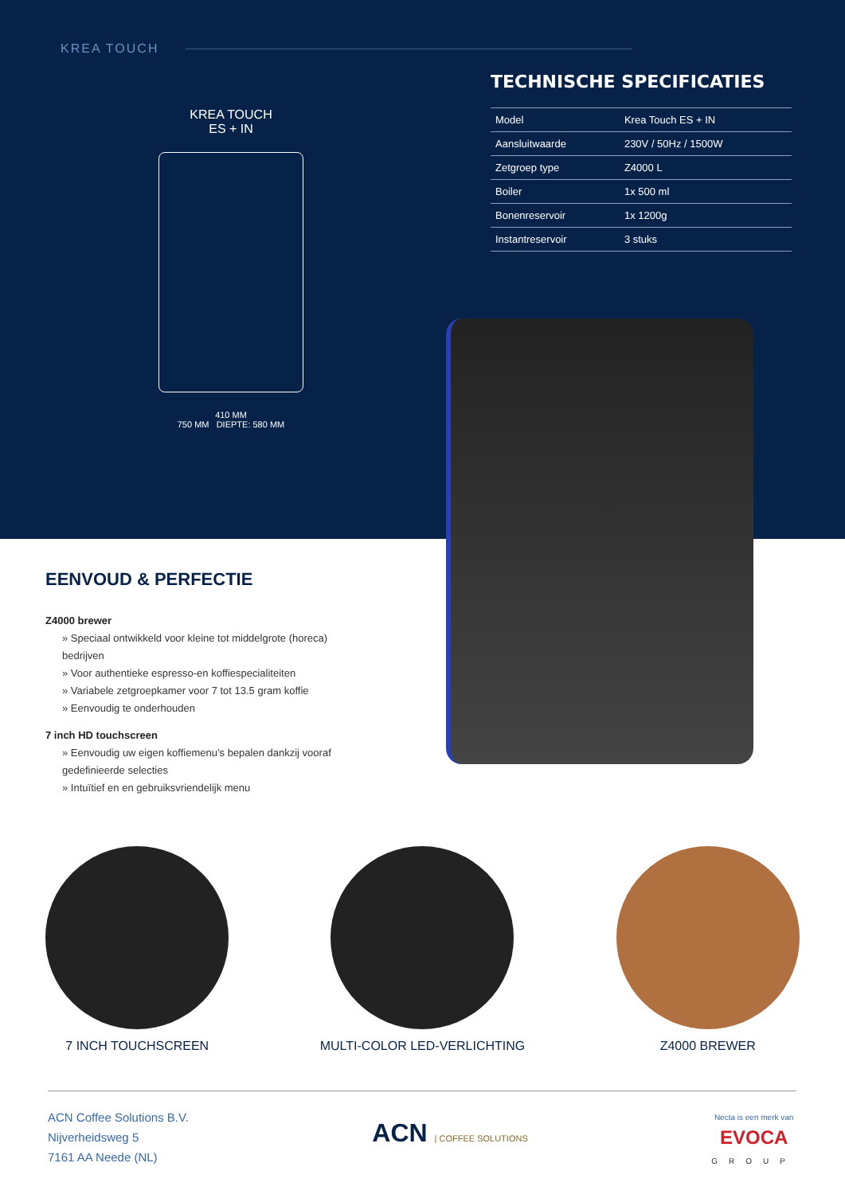KREA TOUCH
KREA TOUCH
ES + IN
410 MM
750 MM DIEPTE: 580 MM
TECHNISCHE SPECIFICATIES
| Model | Krea Touch ES + IN |
| Aansluitwaarde | 230V / 50Hz / 1500W |
| Zetgroep type | Z4000 L |
| Boiler | 1x 500 ml |
| Bonenreservoir | 1x 1200g |
| Instantreservoir | 3 stuks |
EENVOUD & PERFECTIE
Z4000 brewer
» Speciaal ontwikkeld voor kleine tot middelgrote (horeca) bedrijven
» Voor authentieke espresso-en koffiespecialiteiten
» Variabele zetgroepkamer voor 7 tot 13.5 gram koffie
» Eenvoudig te onderhouden
7 inch HD touchscreen
» Eenvoudig uw eigen koffiemenu’s bepalen dankzij vooraf gedefinieerde selecties
» Intuïtief en en gebruiksvriendelijk menu
7 INCH TOUCHSCREEN MULTI-COLOR LED-VERLICHTING Z4000 BREWER
ACN Coffee Solutions B.V.
Nijverheidsweg 5
7161 AA Neede (NL)
ACN | COFFEE SOLUTIONS
Necta is een merk van
EVOCA
GROUP